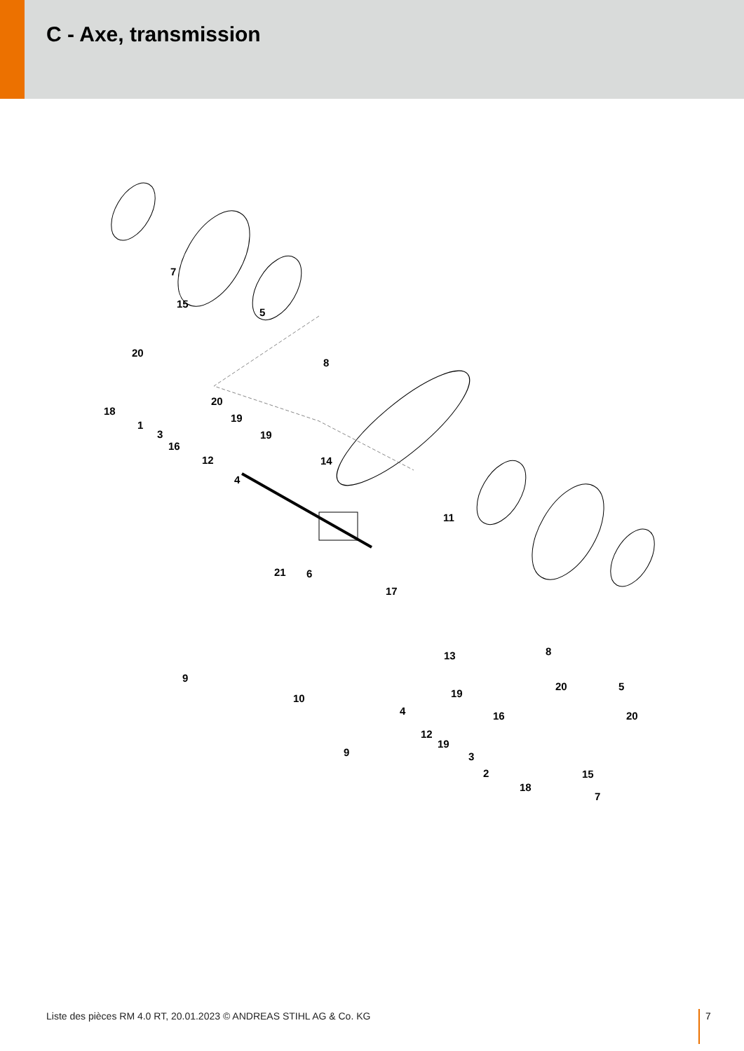C - Axe, transmission
7
15
5
20
8
20
18
1
19
3 19
16
12 14
4
11
21 6
17
9
13 8
10
20 5
19
4 16 20
12
19
9 3
2 15
18
7
Liste des pièces RM 4.0 RT, 20.01.2023 © ANDREAS STIHL AG & Co. KG
7